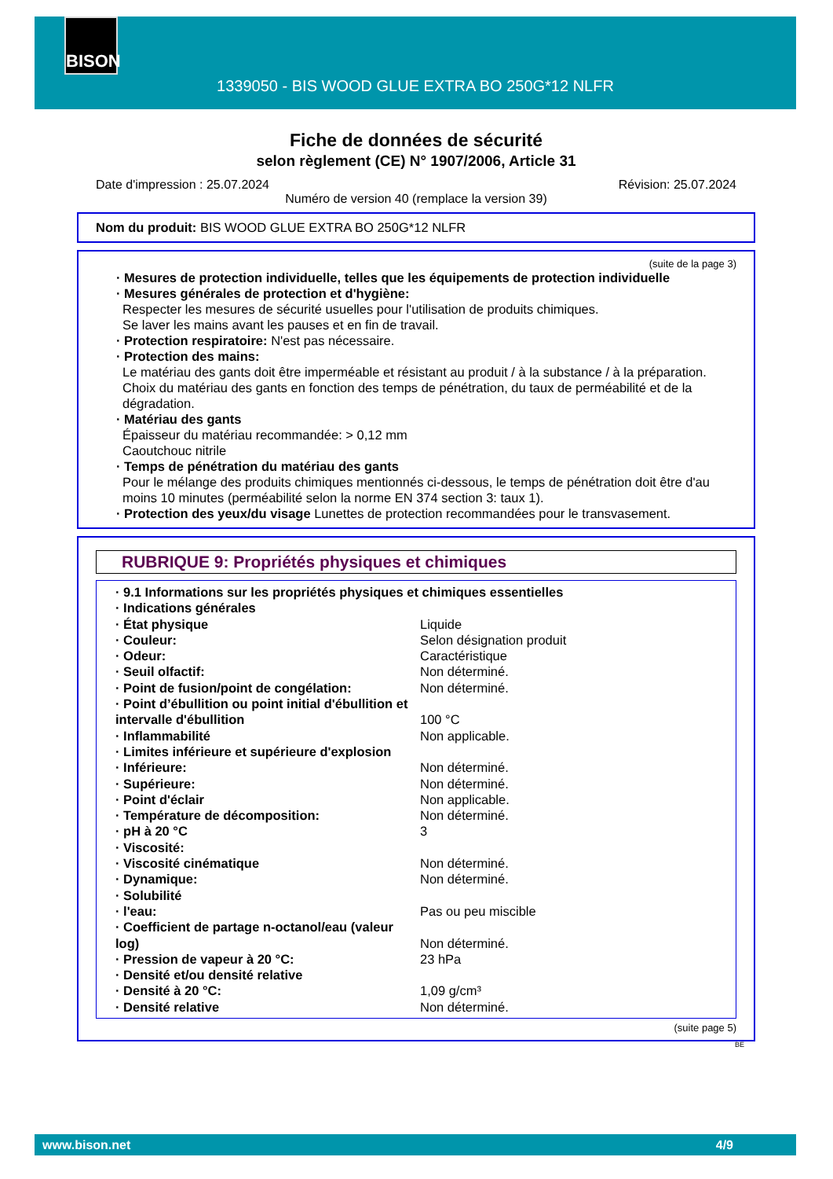BISON
1339050 - BIS WOOD GLUE EXTRA BO 250G*12 NLFR
Fiche de données de sécurité
selon règlement (CE) N° 1907/2006, Article 31
Date d'impression : 25.07.2024 Révision: 25.07.2024
Numéro de version 40 (remplace la version 39)
Nom du produit: BIS WOOD GLUE EXTRA BO 250G*12 NLFR
(suite de la page 3)
· Mesures de protection individuelle, telles que les équipements de protection individuelle
· Mesures générales de protection et d'hygiène:
Respecter les mesures de sécurité usuelles pour l'utilisation de produits chimiques.
Se laver les mains avant les pauses et en fin de travail.
· Protection respiratoire: N'est pas nécessaire.
· Protection des mains:
Le matériau des gants doit être imperméable et résistant au produit / à la substance / à la préparation.
Choix du matériau des gants en fonction des temps de pénétration, du taux de perméabilité et de la dégradation.
· Matériau des gants
Épaisseur du matériau recommandée: > 0,12 mm
Caoutchouc nitrile
· Temps de pénétration du matériau des gants
Pour le mélange des produits chimiques mentionnés ci-dessous, le temps de pénétration doit être d'au moins 10 minutes (perméabilité selon la norme EN 374 section 3: taux 1).
· Protection des yeux/du visage Lunettes de protection recommandées pour le transvasement.
RUBRIQUE 9: Propriétés physiques et chimiques
| · 9.1 Informations sur les propriétés physiques et chimiques essentielles | |
| · Indications générales | |
| · État physique | Liquide |
| · Couleur: | Selon désignation produit |
| · Odeur: | Caractéristique |
| · Seuil olfactif: | Non déterminé. |
| · Point de fusion/point de congélation: | Non déterminé. |
| · Point d’ébullition ou point initial d'ébullition et intervalle d'ébullition | 100 °C |
| · Inflammabilité | Non applicable. |
| · Limites inférieure et supérieure d'explosion | |
| · Inférieure: | Non déterminé. |
| · Supérieure: | Non déterminé. |
| · Point d'éclair | Non applicable. |
| · Température de décomposition: | Non déterminé. |
| · pH à 20 °C | 3 |
| · Viscosité: | |
| · Viscosité cinématique | Non déterminé. |
| · Dynamique: | Non déterminé. |
| · Solubilité | |
| · l'eau: | Pas ou peu miscible |
| · Coefficient de partage n-octanol/eau (valeur log) | Non déterminé. |
| · Pression de vapeur à 20 °C: | 23 hPa |
| · Densité et/ou densité relative | |
| · Densité à 20 °C: | 1,09 g/cm³ |
| · Densité relative | Non déterminé. |
(suite page 5)
BE
www.bison.net 4/9